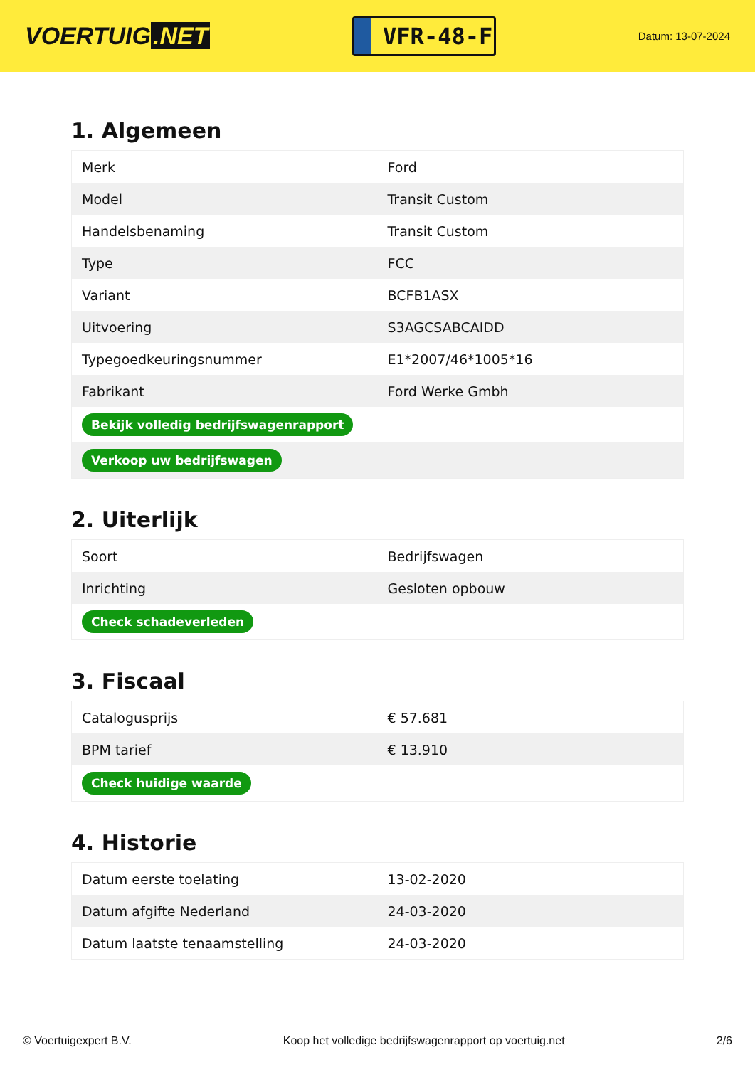VOERTUIG.NET
VFR-48-F
Datum: 13-07-2024
1. Algemeen
| Merk | Ford |
| Model | Transit Custom |
| Handelsbenaming | Transit Custom |
| Type | FCC |
| Variant | BCFB1ASX |
| Uitvoering | S3AGCSABCAIDD |
| Typegoedkeuringsnummer | E1*2007/46*1005*16 |
| Fabrikant | Ford Werke Gmbh |
| Bekijk volledig bedrijfswagenrapport | |
| Verkoop uw bedrijfswagen | |
2. Uiterlijk
| Soort | Bedrijfswagen |
| Inrichting | Gesloten opbouw |
| Check schadeverleden | |
3. Fiscaal
| Catalogusprijs | € 57.681 |
| BPM tarief | € 13.910 |
| Check huidige waarde | |
4. Historie
| Datum eerste toelating | 13-02-2020 |
| Datum afgifte Nederland | 24-03-2020 |
| Datum laatste tenaamstelling | 24-03-2020 |
© Voertuigexpert B.V. Koop het volledige bedrijfswagenrapport op voertuig.net 2/6